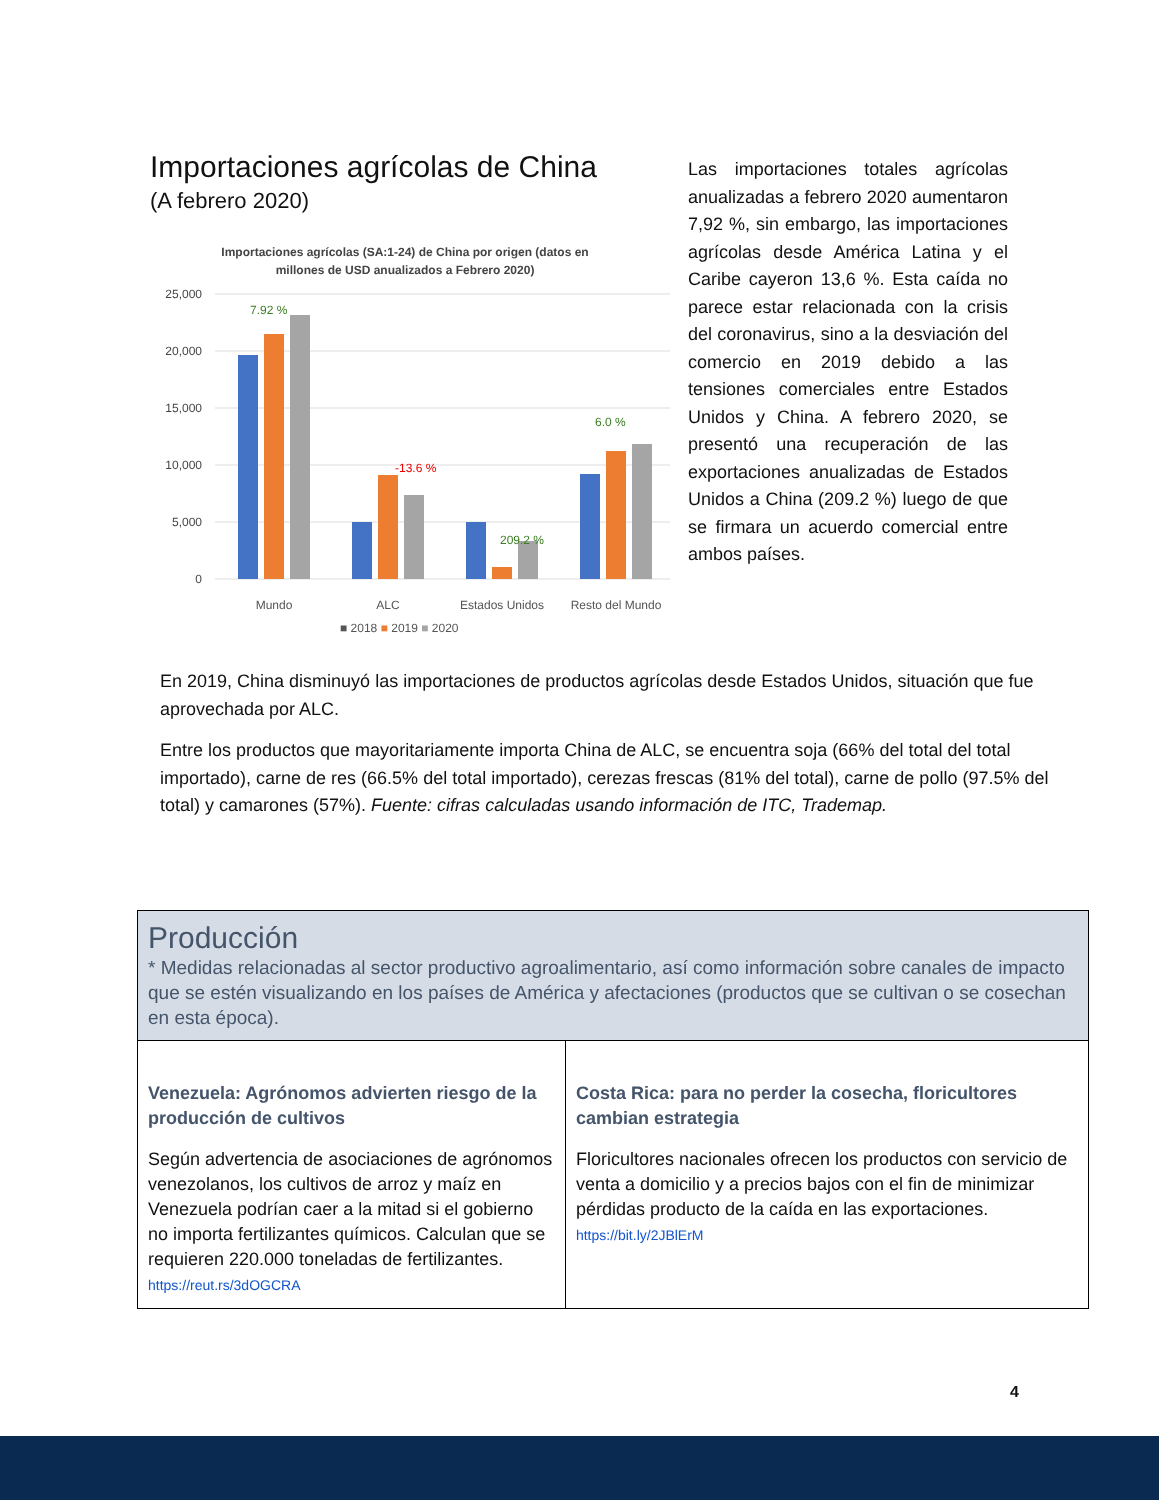Importaciones agrícolas de China
(A febrero 2020)
Importaciones agrícolas (SA:1-24) de China por origen (datos en
millones de USD anualizados a Febrero 2020)
25,000
20,000
15,000
10,000
5,000
0
Mundo
ALC
Estados Unidos
Resto del Mundo
■ 2018 ■ 2019 ■ 2020
7.92 %
6.0 %
209.2 %
-13.6 %
Las importaciones totales agrícolas anualizadas a febrero 2020 aumentaron 7,92 %, sin embargo, las importaciones agrícolas desde América Latina y el Caribe cayeron 13,6 %. Esta caída no parece estar relacionada con la crisis del coronavirus, sino a la desviación del comercio en 2019 debido a las tensiones comerciales entre Estados Unidos y China. A febrero 2020, se presentó una recuperación de las exportaciones anualizadas de Estados Unidos a China (209.2 %) luego de que se firmara un acuerdo comercial entre ambos países.
En 2019, China disminuyó las importaciones de productos agrícolas desde Estados Unidos, situación que fue aprovechada por ALC.
Entre los productos que mayoritariamente importa China de ALC, se encuentra soja (66% del total del total importado), carne de res (66.5% del total importado), cerezas frescas (81% del total), carne de pollo (97.5% del total) y camarones (57%). Fuente: cifras calculadas usando información de ITC, Trademap.
| Producción * Medidas relacionadas al sector productivo agroalimentario, así como información sobre canales de impacto que se estén visualizando en los países de América y afectaciones (productos que se cultivan o se cosechan en esta época). | |
| --- | --- |
| Venezuela: Agrónomos advierten riesgo de la producción de cultivos Según advertencia de asociaciones de agrónomos venezolanos, los cultivos de arroz y maíz en Venezuela podrían caer a la mitad si el gobierno no importa fertilizantes químicos. Calculan que se requieren 220.000 toneladas de fertilizantes. https://reut.rs/3dOGCRA | Costa Rica: para no perder la cosecha, floricultores cambian estrategia Floricultores nacionales ofrecen los productos con servicio de venta a domicilio y a precios bajos con el fin de minimizar pérdidas producto de la caída en las exportaciones. https://bit.ly/2JBlErM |
4